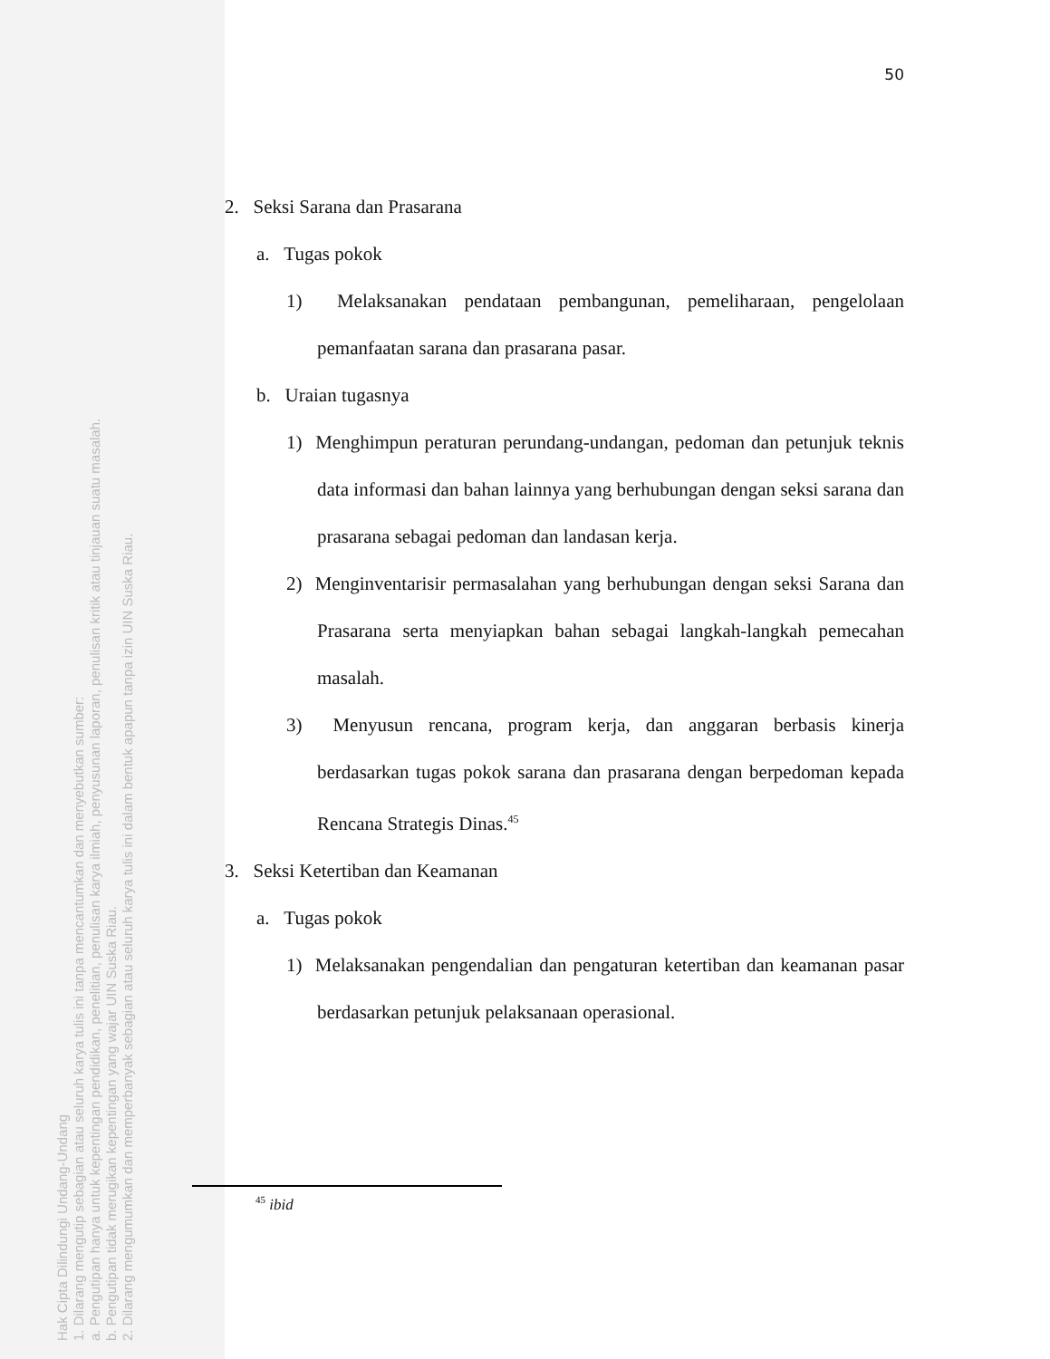Hak Cipta Dilindungi Undang-Undang
1. Dilarang mengutip sebagian atau seluruh karya tulis ini tanpa mencantumkan dan menyebutkan sumber:
a. Pengutipan hanya untuk kepentingan pendidikan, penelitian, penulisan karya ilmiah, penyusunan laporan, penulisan kritik atau tinjauan suatu masalah.
b. Pengutipan tidak merugikan kepentingan yang wajar UIN Suska Riau.
2. Dilarang mengumumkan dan memperbanyak sebagian atau seluruh karya tulis ini dalam bentuk apapun tanpa izin UIN Suska Riau.
50
2. Seksi Sarana dan Prasarana
a. Tugas pokok
1) Melaksanakan pendataan pembangunan, pemeliharaan, pengelolaan pemanfaatan sarana dan prasarana pasar.
b. Uraian tugasnya
1) Menghimpun peraturan perundang-undangan, pedoman dan petunjuk teknis data informasi dan bahan lainnya yang berhubungan dengan seksi sarana dan prasarana sebagai pedoman dan landasan kerja.
2) Menginventarisir permasalahan yang berhubungan dengan seksi Sarana dan Prasarana serta menyiapkan bahan sebagai langkah-langkah pemecahan masalah.
3) Menyusun rencana, program kerja, dan anggaran berbasis kinerja berdasarkan tugas pokok sarana dan prasarana dengan berpedoman kepada Rencana Strategis Dinas.<sup>45</sup>
3. Seksi Ketertiban dan Keamanan
a. Tugas pokok
1) Melaksanakan pengendalian dan pengaturan ketertiban dan keamanan pasar berdasarkan petunjuk pelaksanaan operasional.
<sup>45</sup> ibid